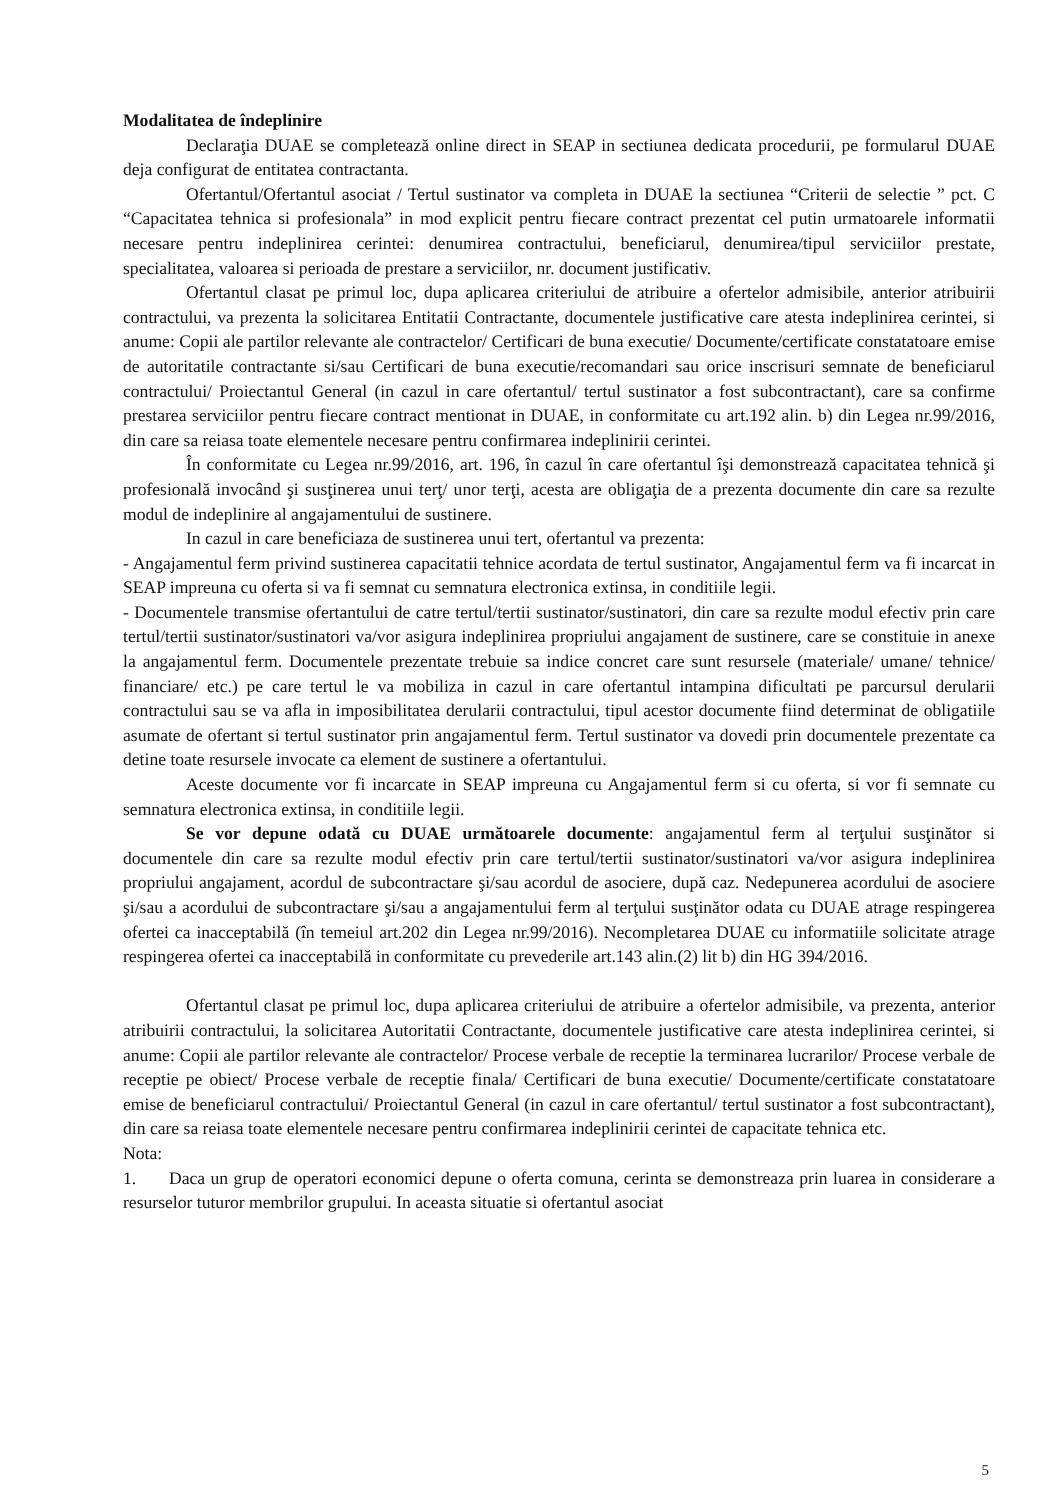Modalitatea de îndeplinire
Declaraţia DUAE se completează online direct in SEAP in sectiunea dedicata procedurii, pe formularul DUAE deja configurat de entitatea contractanta.
Ofertantul/Ofertantul asociat / Tertul sustinator va completa in DUAE la sectiunea “Criterii de selectie ” pct. C “Capacitatea tehnica si profesionala” in mod explicit pentru fiecare contract prezentat cel putin urmatoarele informatii necesare pentru indeplinirea cerintei: denumirea contractului, beneficiarul, denumirea/tipul serviciilor prestate, specialitatea, valoarea si perioada de prestare a serviciilor, nr. document justificativ.
Ofertantul clasat pe primul loc, dupa aplicarea criteriului de atribuire a ofertelor admisibile, anterior atribuirii contractului, va prezenta la solicitarea Entitatii Contractante, documentele justificative care atesta indeplinirea cerintei, si anume: Copii ale partilor relevante ale contractelor/ Certificari de buna executie/ Documente/certificate constatatoare emise de autoritatile contractante si/sau Certificari de buna executie/recomandari sau orice inscrisuri semnate de beneficiarul contractului/ Proiectantul General (in cazul in care ofertantul/ tertul sustinator a fost subcontractant), care sa confirme prestarea serviciilor pentru fiecare contract mentionat in DUAE, in conformitate cu art.192 alin. b) din Legea nr.99/2016, din care sa reiasa toate elementele necesare pentru confirmarea indeplinirii cerintei.
În conformitate cu Legea nr.99/2016, art. 196, în cazul în care ofertantul îşi demonstrează capacitatea tehnică şi profesională invocând şi susţinerea unui terţ/ unor terţi, acesta are obligaţia de a prezenta documente din care sa rezulte modul de indeplinire al angajamentului de sustinere.
In cazul in care beneficiaza de sustinerea unui tert, ofertantul va prezenta:
- Angajamentul ferm privind sustinerea capacitatii tehnice acordata de tertul sustinator, Angajamentul ferm va fi incarcat in SEAP impreuna cu oferta si va fi semnat cu semnatura electronica extinsa, in conditiile legii.
- Documentele transmise ofertantului de catre tertul/tertii sustinator/sustinatori, din care sa rezulte modul efectiv prin care tertul/tertii sustinator/sustinatori va/vor asigura indeplinirea propriului angajament de sustinere, care se constituie in anexe la angajamentul ferm. Documentele prezentate trebuie sa indice concret care sunt resursele (materiale/ umane/ tehnice/ financiare/ etc.) pe care tertul le va mobiliza in cazul in care ofertantul intampina dificultati pe parcursul derularii contractului sau se va afla in imposibilitatea derularii contractului, tipul acestor documente fiind determinat de obligatiile asumate de ofertant si tertul sustinator prin angajamentul ferm. Tertul sustinator va dovedi prin documentele prezentate ca detine toate resursele invocate ca element de sustinere a ofertantului.
Aceste documente vor fi incarcate in SEAP impreuna cu Angajamentul ferm si cu oferta, si vor fi semnate cu semnatura electronica extinsa, in conditiile legii.
Se vor depune odată cu DUAE următoarele documente: angajamentul ferm al terţului susţinător si documentele din care sa rezulte modul efectiv prin care tertul/tertii sustinator/sustinatori va/vor asigura indeplinirea propriului angajament, acordul de subcontractare şi/sau acordul de asociere, după caz. Nedepunerea acordului de asociere şi/sau a acordului de subcontractare şi/sau a angajamentului ferm al terţului susţinător odata cu DUAE atrage respingerea ofertei ca inacceptabilă (în temeiul art.202 din Legea nr.99/2016). Necompletarea DUAE cu informatiile solicitate atrage respingerea ofertei ca inacceptabilă in conformitate cu prevederile art.143 alin.(2) lit b) din HG 394/2016.
Ofertantul clasat pe primul loc, dupa aplicarea criteriului de atribuire a ofertelor admisibile, va prezenta, anterior atribuirii contractului, la solicitarea Autoritatii Contractante, documentele justificative care atesta indeplinirea cerintei, si anume: Copii ale partilor relevante ale contractelor/ Procese verbale de receptie la terminarea lucrarilor/ Procese verbale de receptie pe obiect/ Procese verbale de receptie finala/ Certificari de buna executie/ Documente/certificate constatatoare emise de beneficiarul contractului/ Proiectantul General (in cazul in care ofertantul/ tertul sustinator a fost subcontractant), din care sa reiasa toate elementele necesare pentru confirmarea indeplinirii cerintei de capacitate tehnica etc.
Nota:
1. Daca un grup de operatori economici depune o oferta comuna, cerinta se demonstreaza prin luarea in considerare a resurselor tuturor membrilor grupului. In aceasta situatie si ofertantul asociat
5